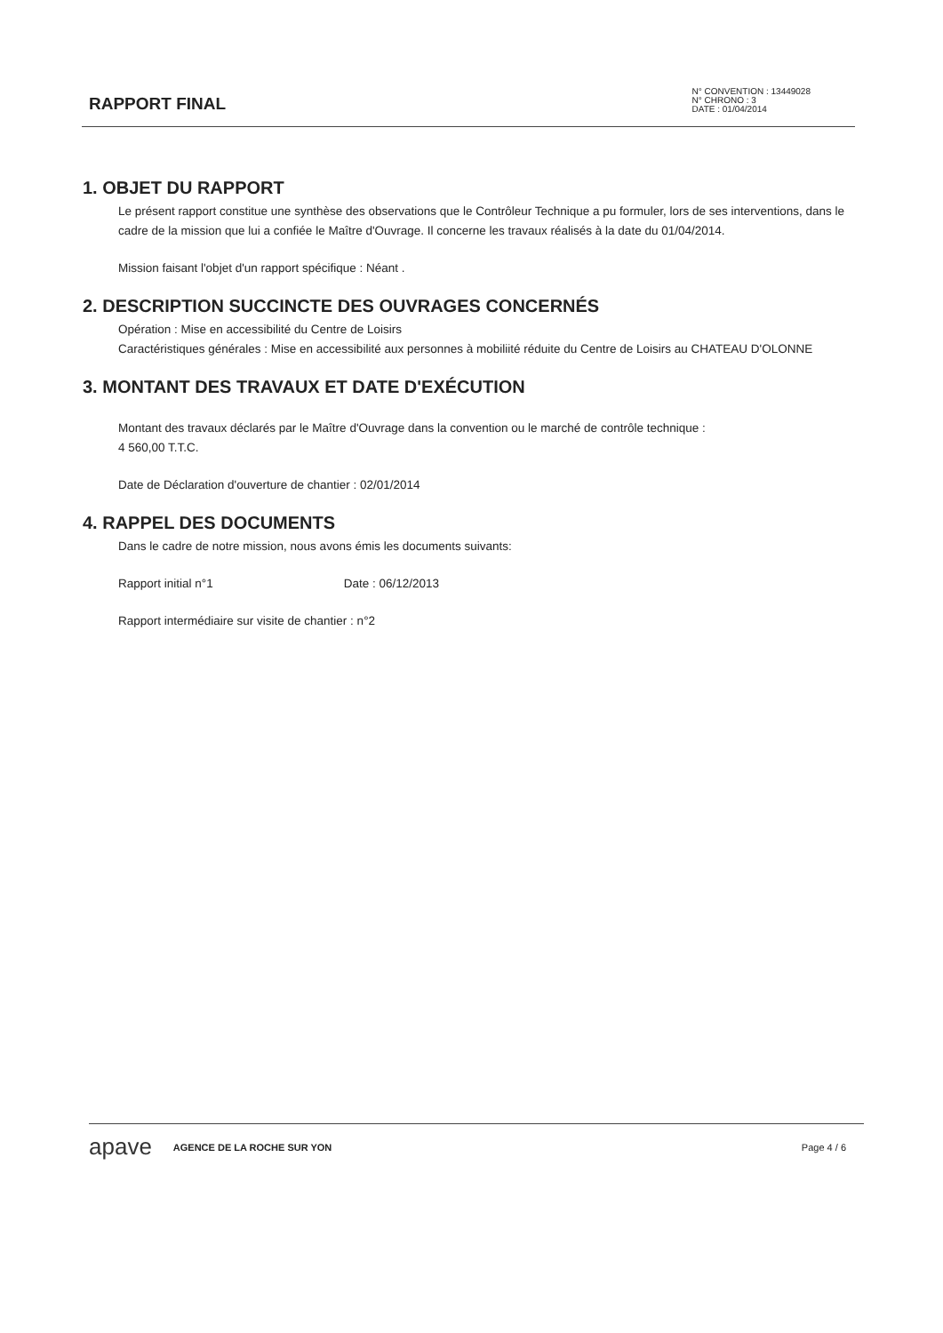RAPPORT FINAL
N° CONVENTION : 13449028
N° CHRONO : 3
DATE : 01/04/2014
1. OBJET DU RAPPORT
Le présent rapport constitue une synthèse des observations que le Contrôleur Technique a pu formuler, lors de ses interventions, dans le cadre de la mission que lui a confiée le Maître d'Ouvrage. Il concerne les travaux réalisés à la date du 01/04/2014.
Mission faisant l'objet d'un rapport spécifique : Néant .
2. DESCRIPTION SUCCINCTE DES OUVRAGES CONCERNÉS
Opération : Mise en accessibilité du Centre de Loisirs
Caractéristiques générales : Mise en accessibilité aux personnes à mobiliité réduite du Centre de Loisirs au CHATEAU D'OLONNE
3. MONTANT DES TRAVAUX ET DATE D'EXÉCUTION
Montant des travaux déclarés par le Maître d'Ouvrage dans la convention ou le marché de contrôle technique :
4 560,00 T.T.C.
Date de Déclaration d'ouverture de chantier : 02/01/2014
4. RAPPEL DES DOCUMENTS
Dans le cadre de notre mission, nous avons émis les documents suivants:
Rapport initial n°1 Date : 06/12/2013
Rapport intermédiaire sur visite de chantier : n°2
apave AGENCE DE LA ROCHE SUR YON Page 4 / 6